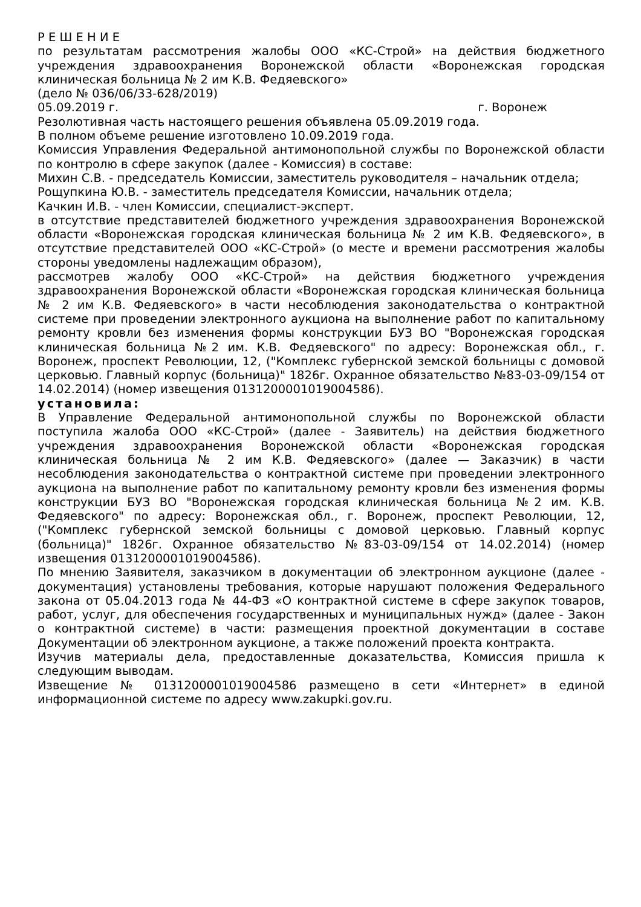Р Е Ш Е Н И Е
по результатам рассмотрения жалобы ООО «КС-Строй» на действия бюджетного учреждения здравоохранения Воронежской области «Воронежская городская клиническая больница № 2 им К.В. Федяевского»
(дело № 036/06/33-628/2019)
05.09.2019 г. г. Воронеж
Резолютивная часть настоящего решения объявлена 05.09.2019 года.
В полном объеме решение изготовлено 10.09.2019 года.
Комиссия Управления Федеральной антимонопольной службы по Воронежской области по контролю в сфере закупок (далее - Комиссия) в составе:
Михин С.В. - председатель Комиссии, заместитель руководителя – начальник отдела;
Рощупкина Ю.В. - заместитель председателя Комиссии, начальник отдела;
Качкин И.В. - член Комиссии, специалист-эксперт.
в отсутствие представителей бюджетного учреждения здравоохранения Воронежской области «Воронежская городская клиническая больница № 2 им К.В. Федяевского», в отсутствие представителей ООО «КС-Строй» (о месте и времени рассмотрения жалобы стороны уведомлены надлежащим образом),
рассмотрев жалобу ООО «КС-Строй» на действия бюджетного учреждения здравоохранения Воронежской области «Воронежская городская клиническая больница № 2 им К.В. Федяевского» в части несоблюдения законодательства о контрактной системе при проведении электронного аукциона на выполнение работ по капитальному ремонту кровли без изменения формы конструкции БУЗ ВО "Воронежская городская клиническая больница №2 им. К.В. Федяевского" по адресу: Воронежская обл., г. Воронеж, проспект Революции, 12, ("Комплекс губернской земской больницы с домовой церковью. Главный корпус (больница)" 1826г. Охранное обязательство №83-03-09/154 от 14.02.2014) (номер извещения 0131200001019004586).
установила:
В Управление Федеральной антимонопольной службы по Воронежской области поступила жалоба ООО «КС-Строй» (далее - Заявитель) на действия бюджетного учреждения здравоохранения Воронежской области «Воронежская городская клиническая больница № 2 им К.В. Федяевского» (далее — Заказчик) в части несоблюдения законодательства о контрактной системе при проведении электронного аукциона на выполнение работ по капитальному ремонту кровли без изменения формы конструкции БУЗ ВО "Воронежская городская клиническая больница №2 им. К.В. Федяевского" по адресу: Воронежская обл., г. Воронеж, проспект Революции, 12, ("Комплекс губернской земской больницы с домовой церковью. Главный корпус (больница)" 1826г. Охранное обязательство №83-03-09/154 от 14.02.2014) (номер извещения 0131200001019004586).
По мнению Заявителя, заказчиком в документации об электронном аукционе (далее - документация) установлены требования, которые нарушают положения Федерального закона от 05.04.2013 года № 44-ФЗ «О контрактной системе в сфере закупок товаров, работ, услуг, для обеспечения государственных и муниципальных нужд» (далее - Закон о контрактной системе) в части: размещения проектной документации в составе Документации об электронном аукционе, а также положений проекта контракта.
Изучив материалы дела, предоставленные доказательства, Комиссия пришла к следующим выводам.
Извещение № 0131200001019004586 размещено в сети «Интернет» в единой информационной системе по адресу www.zakupki.gov.ru.